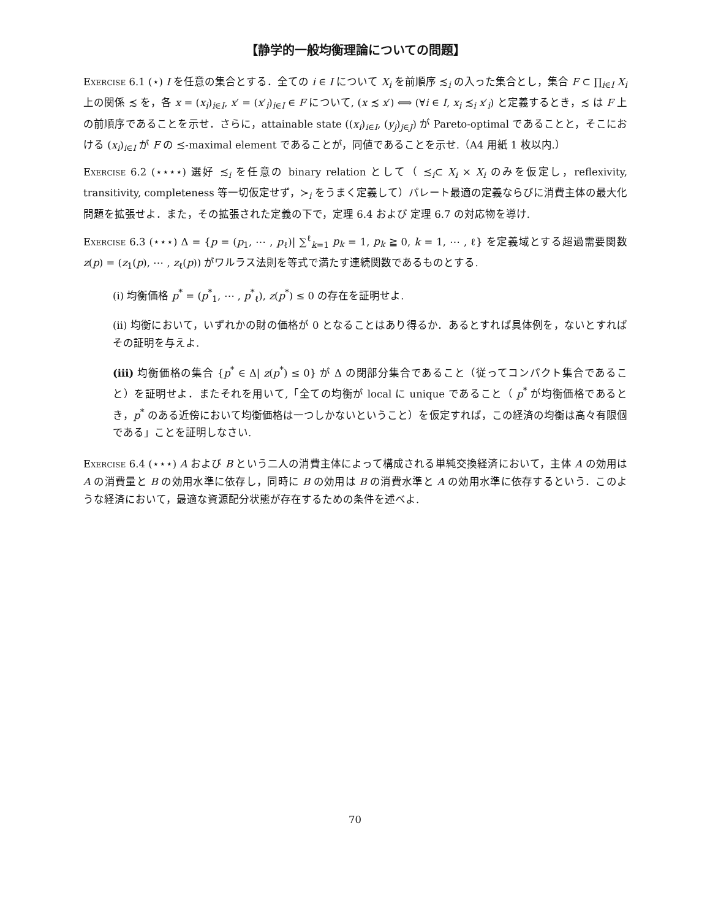【静学的一般均衡理論についての問題】
Exercise 6.1 (⋆) I を任意の集合とする．全ての i ∈ I について X<sub>i</sub> を前順序 ≾<sub>i</sub> の入った集合とし，集合 F ⊂ ∏<sub>i∈I</sub> X<sub>i</sub> 上の関係 ≾ を，各 x = (x<sub>i</sub>)<sub>i∈I</sub>, x′ = (x′<sub>i</sub>)<sub>i∈I</sub> ∈ F について, (x ≾ x′) ⟺ (∀i ∈ I, x<sub>i</sub> ≾<sub>i</sub> x′<sub>i</sub>) と定義するとき，≾ は F 上の前順序であることを示せ．さらに，attainable state ((x<sub>i</sub>)<sub>i∈I</sub>, (y<sub>j</sub>)<sub>j∈J</sub>) が Pareto-optimal であることと，そこにおける (x<sub>i</sub>)<sub>i∈I</sub> が F の ≾-maximal element であることが，同値であることを示せ.（A4 用紙 1 枚以内.）
Exercise 6.2 (⋆⋆⋆⋆) 選好 ≾<sub>i</sub> を任意の binary relation として（ ≾<sub>i</sub>⊂ X<sub>i</sub> × X<sub>i</sub> のみを仮定し，reflexivity, transitivity, completeness 等一切仮定せず，≻<sub>i</sub> をうまく定義して）パレート最適の定義ならびに消費主体の最大化問題を拡張せよ．また，その拡張された定義の下で，定理 6.4 および 定理 6.7 の対応物を導け.
Exercise 6.3 (⋆⋆⋆) Δ = {p = (p<sub>1</sub>, ⋯ , p<sub>ℓ</sub>)| ∑<sup>ℓ</sup><sub>k=1</sub> p<sub>k</sub> = 1, p<sub>k</sub> ≧ 0, k = 1, ⋯ , ℓ} を定義域とする超過需要関数 z(p) = (z<sub>1</sub>(p), ⋯ , z<sub>ℓ</sub>(p)) がワルラス法則を等式で満たす連続関数であるものとする.
(i) 均衡価格 p<sup>*</sup> = (p<sup>*</sup><sub>1</sub>, ⋯ , p<sup>*</sup><sub>ℓ</sub>), z(p<sup>*</sup>) ≤ 0 の存在を証明せよ.
(ii) 均衡において，いずれかの財の価格が 0 となることはあり得るか．あるとすれば具体例を，ないとすればその証明を与えよ.
(iii) 均衡価格の集合 {p<sup>*</sup> ∈ Δ| z(p<sup>*</sup>) ≤ 0} が Δ の閉部分集合であること（従ってコンパクト集合であること）を証明せよ．またそれを用いて,「全ての均衡が local に unique であること（ p<sup>*</sup> が均衡価格であるとき，p<sup>*</sup> のある近傍において均衡価格は一つしかないということ）を仮定すれば，この経済の均衡は高々有限個である」ことを証明しなさい.
Exercise 6.4 (⋆⋆⋆) A および B という二人の消費主体によって構成される単純交換経済において，主体 A の効用は A の消費量と B の効用水準に依存し，同時に B の効用は B の消費水準と A の効用水準に依存するという．このような経済において，最適な資源配分状態が存在するための条件を述べよ.
70